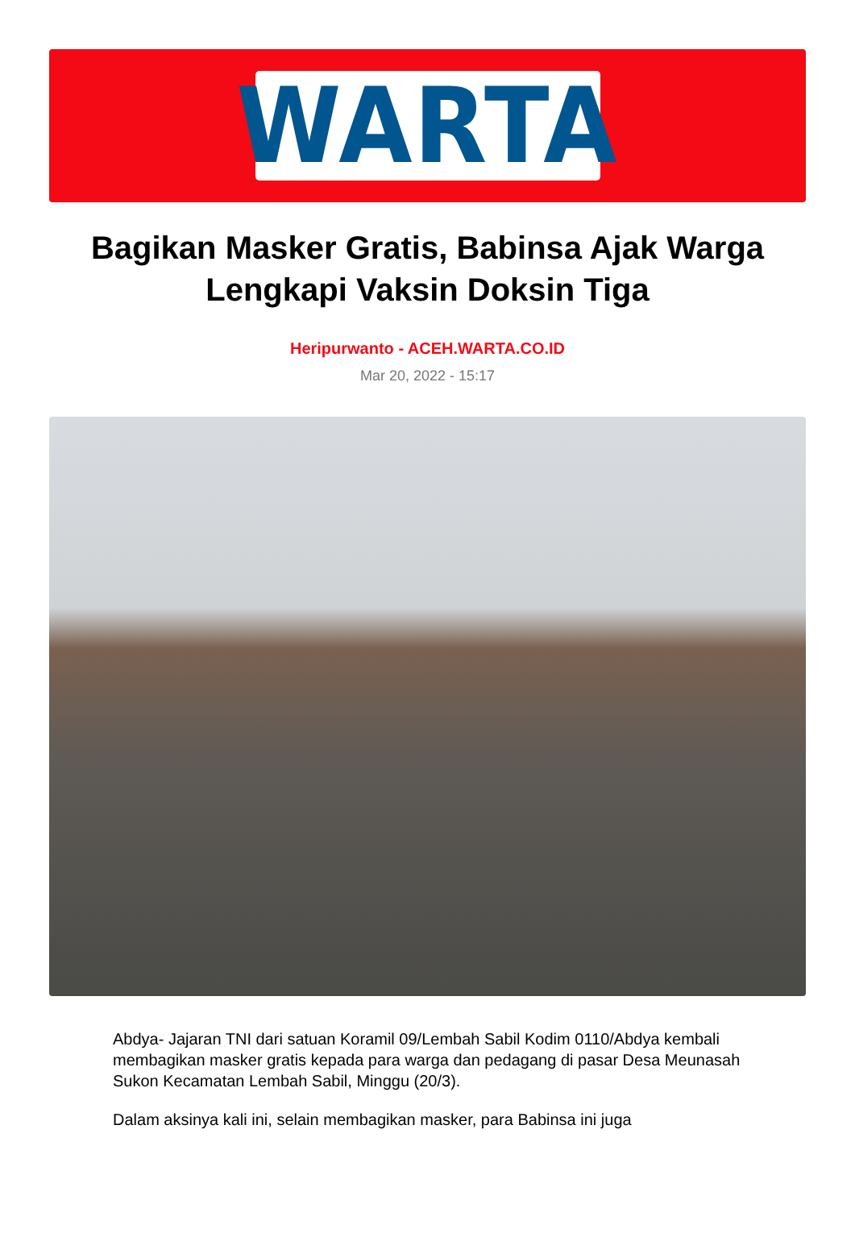WARTA
Bagikan Masker Gratis, Babinsa Ajak Warga Lengkapi Vaksin Doksin Tiga
Heripurwanto - ACEH.WARTA.CO.ID
Mar 20, 2022 - 15:17
Abdya- Jajaran TNI dari satuan Koramil 09/Lembah Sabil Kodim 0110/Abdya kembali membagikan masker gratis kepada para warga dan pedagang di pasar Desa Meunasah Sukon Kecamatan Lembah Sabil, Minggu (20/3).
Dalam aksinya kali ini, selain membagikan masker, para Babinsa ini juga